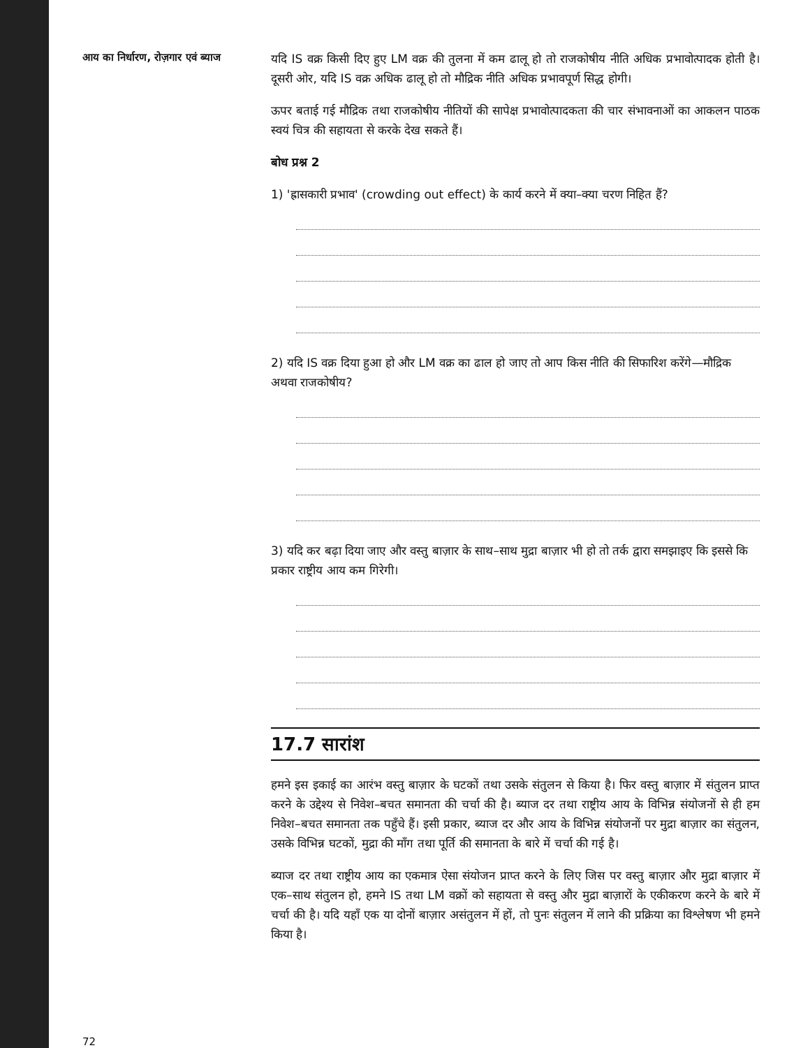आय का निर्धारण, रोज़गार एवं ब्याज
यदि IS वक्र किसी दिए हुए LM वक्र की तुलना में कम ढालू हो तो राजकोषीय नीति अधिक प्रभावोत्पादक होती है। दूसरी ओर, यदि IS वक्र अधिक ढालू हो तो मौद्रिक नीति अधिक प्रभावपूर्ण सिद्ध होगी।
ऊपर बताई गई मौद्रिक तथा राजकोषीय नीतियों की सापेक्ष प्रभावोत्पादकता की चार संभावनाओं का आकलन पाठक स्वयं चित्र की सहायता से करके देख सकते हैं।
बोध प्रश्न 2
1) 'ह्रासकारी प्रभाव' (crowding out effect) के कार्य करने में क्या–क्या चरण निहित हैं?
2) यदि IS वक्र दिया हुआ हो और LM वक्र का ढाल हो जाए तो आप किस नीति की सिफारिश करेंगे—मौद्रिक अथवा राजकोषीय?
3) यदि कर बढ़ा दिया जाए और वस्तु बाज़ार के साथ–साथ मुद्रा बाज़ार भी हो तो तर्क द्वारा समझाइए कि इससे कि प्रकार राष्ट्रीय आय कम गिरेगी।
17.7 सारांश
हमने इस इकाई का आरंभ वस्तु बाज़ार के घटकों तथा उसके संतुलन से किया है। फिर वस्तु बाज़ार में संतुलन प्राप्त करने के उद्देश्य से निवेश–बचत समानता की चर्चा की है। ब्याज दर तथा राष्ट्रीय आय के विभिन्न संयोजनों से ही हम निवेश–बचत समानता तक पहुँचे हैं। इसी प्रकार, ब्याज दर और आय के विभिन्न संयोजनों पर मुद्रा बाज़ार का संतुलन, उसके विभिन्न घटकों, मुद्रा की माँग तथा पूर्ति की समानता के बारे में चर्चा की गई है।
ब्याज दर तथा राष्ट्रीय आय का एकमात्र ऐसा संयोजन प्राप्त करने के लिए जिस पर वस्तु बाज़ार और मुद्रा बाज़ार में एक–साथ संतुलन हो, हमने IS तथा LM वक्रों को सहायता से वस्तु और मुद्रा बाज़ारों के एकीकरण करने के बारे में चर्चा की है। यदि यहाँ एक या दोनों बाज़ार असंतुलन में हों, तो पुनः संतुलन में लाने की प्रक्रिया का विश्लेषण भी हमने किया है।
72